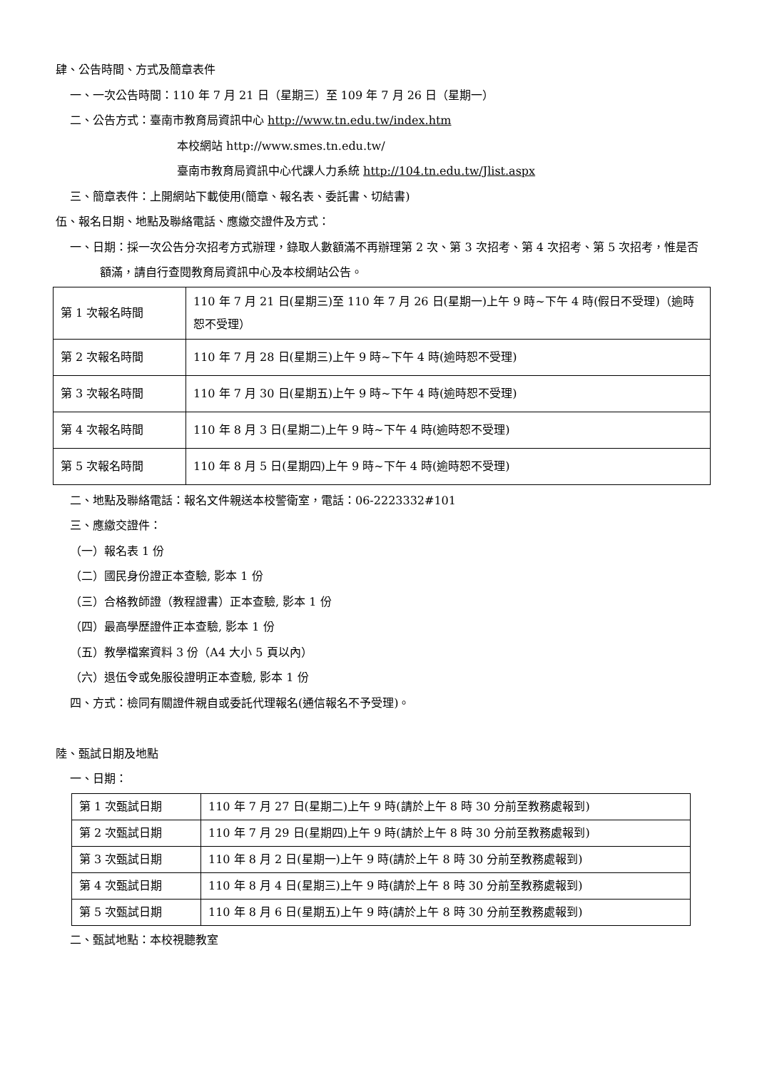肆、公告時間、方式及簡章表件
一、一次公告時間：110 年 7 月 21 日（星期三）至 109 年 7 月 26 日（星期一）
二、公告方式：臺南市教育局資訊中心 http://www.tn.edu.tw/index.htm
本校網站 http://www.smes.tn.edu.tw/
臺南市教育局資訊中心代課人力系統 http://104.tn.edu.tw/Jlist.aspx
三、簡章表件：上開網站下載使用(簡章、報名表、委託書、切結書)
伍、報名日期、地點及聯絡電話、應繳交證件及方式：
一、日期：採一次公告分次招考方式辦理，錄取人數額滿不再辦理第 2 次、第 3 次招考、第 4 次招考、第 5 次招考，惟是否額滿，請自行查閱教育局資訊中心及本校網站公告。
| 第 1 次報名時間 | 110 年 7 月 21 日(星期三)至 110 年 7 月 26 日(星期一)上午 9 時~下午 4 時(假日不受理)（逾時恕不受理） |
| 第 2 次報名時間 | 110 年 7 月 28 日(星期三)上午 9 時~下午 4 時(逾時恕不受理) |
| 第 3 次報名時間 | 110 年 7 月 30 日(星期五)上午 9 時~下午 4 時(逾時恕不受理) |
| 第 4 次報名時間 | 110 年 8 月 3 日(星期二)上午 9 時~下午 4 時(逾時恕不受理) |
| 第 5 次報名時間 | 110 年 8 月 5 日(星期四)上午 9 時~下午 4 時(逾時恕不受理) |
二、地點及聯絡電話：報名文件親送本校警衛室，電話：06-2223332#101
三、應繳交證件：
（一）報名表 1 份
（二）國民身份證正本查驗, 影本 1 份
（三）合格教師證（教程證書）正本查驗, 影本 1 份
（四）最高學歷證件正本查驗, 影本 1 份
（五）教學檔案資料 3 份（A4 大小 5 頁以內）
（六）退伍令或免服役證明正本查驗, 影本 1 份
四、方式：檢同有關證件親自或委託代理報名(通信報名不予受理)。
陸、甄試日期及地點
一、日期：
| 第 1 次甄試日期 | 110 年 7 月 27 日(星期二)上午 9 時(請於上午 8 時 30 分前至教務處報到) |
| 第 2 次甄試日期 | 110 年 7 月 29 日(星期四)上午 9 時(請於上午 8 時 30 分前至教務處報到) |
| 第 3 次甄試日期 | 110 年 8 月 2 日(星期一)上午 9 時(請於上午 8 時 30 分前至教務處報到) |
| 第 4 次甄試日期 | 110 年 8 月 4 日(星期三)上午 9 時(請於上午 8 時 30 分前至教務處報到) |
| 第 5 次甄試日期 | 110 年 8 月 6 日(星期五)上午 9 時(請於上午 8 時 30 分前至教務處報到) |
二、甄試地點：本校視聽教室